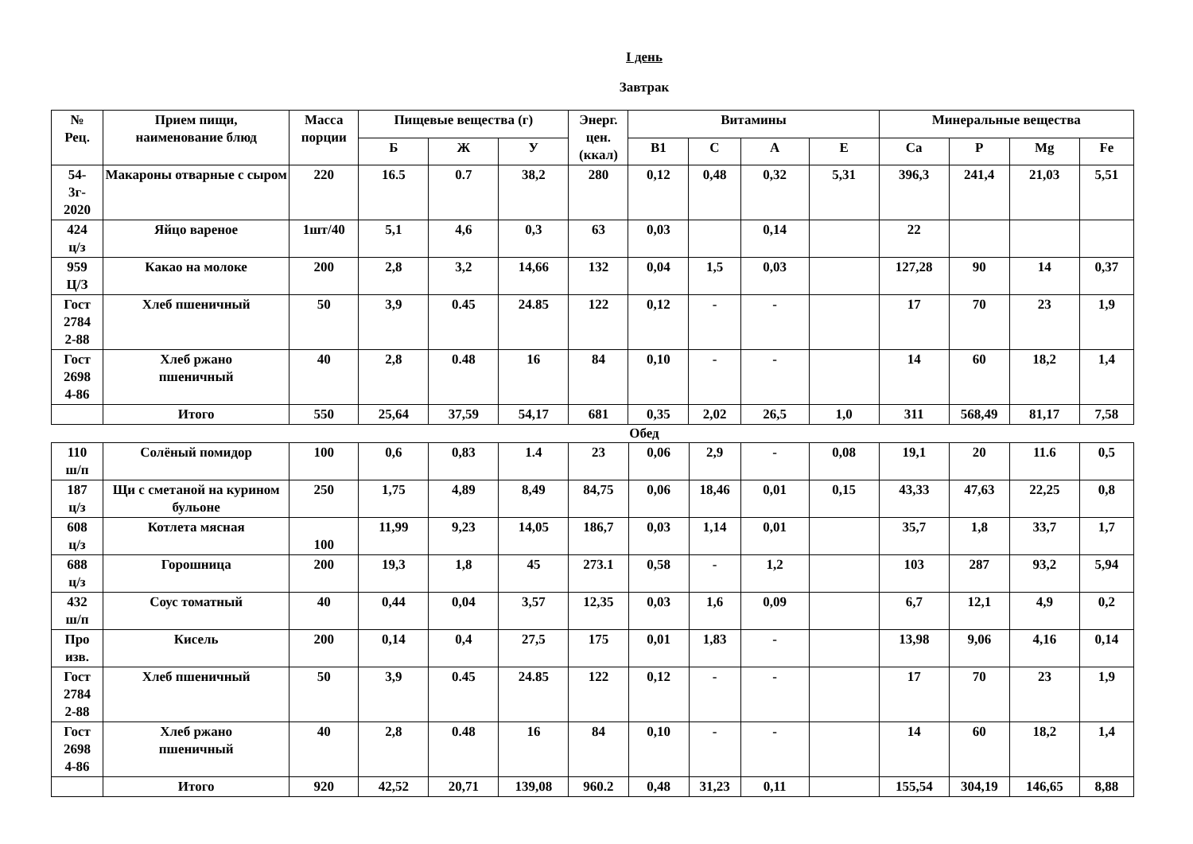I день
Завтрак
| № Рец. | Прием пищи, наименование блюд | Масса порции | Пищевые вещества (г) | | | Энерг. цен. (ккал) | Витамины | | | | Минеральные вещества | | | |
| --- | --- | --- | --- | --- | --- | --- | --- | --- | --- | --- | --- | --- | --- | --- |
| | | | Б | Ж | У | | В1 | С | А | Е | Са | Р | Mg | Fe |
| 54- 3г- 2020 | Макароны отварные с сыром | 220 | 16.5 | 0.7 | 38,2 | 280 | 0,12 | 0,48 | 0,32 | 5,31 | 396,3 | 241,4 | 21,03 | 5,51 |
| 424 ц/з | Яйцо вареное | 1шт/40 | 5,1 | 4,6 | 0,3 | 63 | 0,03 | | 0,14 | | 22 | | | |
| 959 Ц/З | Какао на молоке | 200 | 2,8 | 3,2 | 14,66 | 132 | 0,04 | 1,5 | 0,03 | | 127,28 | 90 | 14 | 0,37 |
| Гост 2784 2-88 | Хлеб пшеничный | 50 | 3,9 | 0.45 | 24.85 | 122 | 0,12 | - | - | | 17 | 70 | 23 | 1,9 |
| Гост 2698 4-86 | Хлеб ржано пшеничный | 40 | 2,8 | 0.48 | 16 | 84 | 0,10 | - | - | | 14 | 60 | 18,2 | 1,4 |
| | Итого | 550 | 25,64 | 37,59 | 54,17 | 681 | 0,35 | 2,02 | 26,5 | 1,0 | 311 | 568,49 | 81,17 | 7,58 |
Обед
| 110 ш/п | Солёный помидор | 100 | 0,6 | 0,83 | 1.4 | 23 | 0,06 | 2,9 | - | 0,08 | 19,1 | 20 | 11.6 | 0,5 |
| 187 ц/з | Щи с сметаной на курином бульоне | 250 | 1,75 | 4,89 | 8,49 | 84,75 | 0,06 | 18,46 | 0,01 | 0,15 | 43,33 | 47,63 | 22,25 | 0,8 |
| 608 ц/з | Котлета мясная | 100 | 11,99 | 9,23 | 14,05 | 186,7 | 0,03 | 1,14 | 0,01 | | 35,7 | 1,8 | 33,7 | 1,7 |
| 688 ц/з | Горошница | 200 | 19,3 | 1,8 | 45 | 273.1 | 0,58 | - | 1,2 | | 103 | 287 | 93,2 | 5,94 |
| 432 ш/п | Соус томатный | 40 | 0,44 | 0,04 | 3,57 | 12,35 | 0,03 | 1,6 | 0,09 | | 6,7 | 12,1 | 4,9 | 0,2 |
| Про изв. | Кисель | 200 | 0,14 | 0,4 | 27,5 | 175 | 0,01 | 1,83 | - | | 13,98 | 9,06 | 4,16 | 0,14 |
| Гост 2784 2-88 | Хлеб пшеничный | 50 | 3,9 | 0.45 | 24.85 | 122 | 0,12 | - | - | | 17 | 70 | 23 | 1,9 |
| Гост 2698 4-86 | Хлеб ржано пшеничный | 40 | 2,8 | 0.48 | 16 | 84 | 0,10 | - | - | | 14 | 60 | 18,2 | 1,4 |
| | Итого | 920 | 42,52 | 20,71 | 139,08 | 960.2 | 0,48 | 31,23 | 0,11 | | 155,54 | 304,19 | 146,65 | 8,88 |